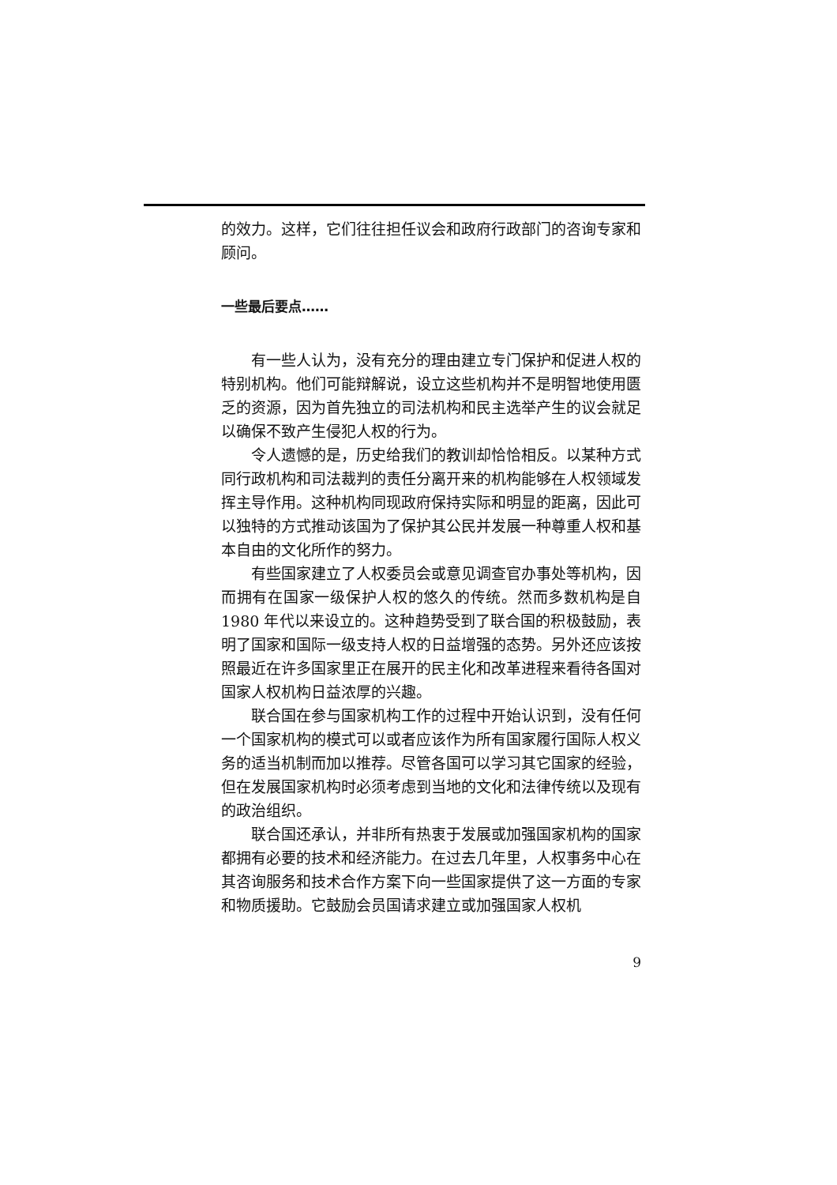的效力。这样，它们往往担任议会和政府行政部门的咨询专家和顾问。
一些最后要点……
有一些人认为，没有充分的理由建立专门保护和促进人权的特别机构。他们可能辩解说，设立这些机构并不是明智地使用匮乏的资源，因为首先独立的司法机构和民主选举产生的议会就足以确保不致产生侵犯人权的行为。
令人遗憾的是，历史给我们的教训却恰恰相反。以某种方式同行政机构和司法裁判的责任分离开来的机构能够在人权领域发挥主导作用。这种机构同现政府保持实际和明显的距离，因此可以独特的方式推动该国为了保护其公民并发展一种尊重人权和基本自由的文化所作的努力。
有些国家建立了人权委员会或意见调查官办事处等机构，因而拥有在国家一级保护人权的悠久的传统。然而多数机构是自 1980 年代以来设立的。这种趋势受到了联合国的积极鼓励，表明了国家和国际一级支持人权的日益增强的态势。另外还应该按照最近在许多国家里正在展开的民主化和改革进程来看待各国对国家人权机构日益浓厚的兴趣。
联合国在参与国家机构工作的过程中开始认识到，没有任何一个国家机构的模式可以或者应该作为所有国家履行国际人权义务的适当机制而加以推荐。尽管各国可以学习其它国家的经验，但在发展国家机构时必须考虑到当地的文化和法律传统以及现有的政治组织。
联合国还承认，并非所有热衷于发展或加强国家机构的国家都拥有必要的技术和经济能力。在过去几年里，人权事务中心在其咨询服务和技术合作方案下向一些国家提供了这一方面的专家和物质援助。它鼓励会员国请求建立或加强国家人权机
9